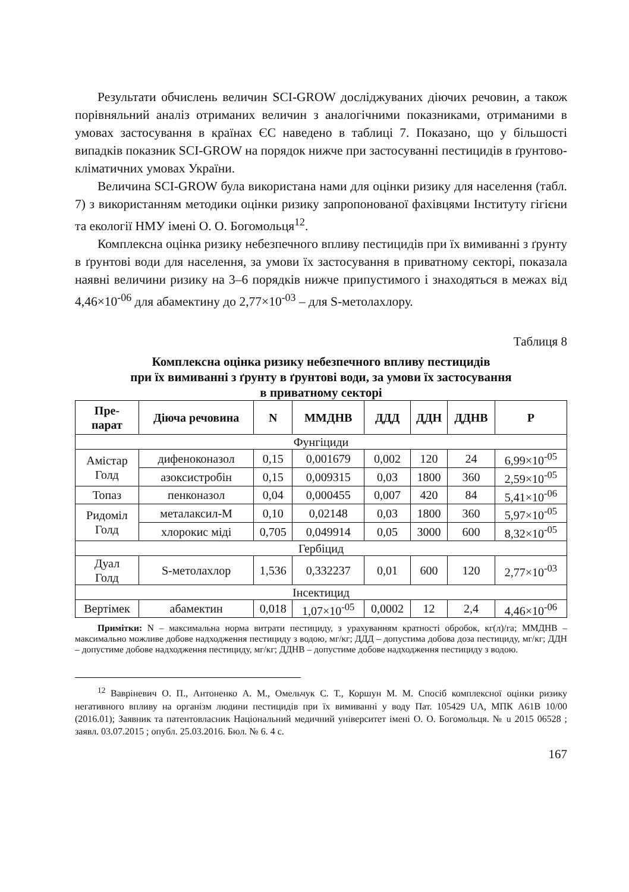Результати обчислень величин SCI-GROW досліджуваних діючих речовин, а також порівняльний аналіз отриманих величин з аналогічними показниками, отриманими в умовах застосування в країнах ЄС наведено в таблиці 7. Показано, що у більшості випадків показник SCI-GROW на порядок нижче при застосуванні пестицидів в ґрунтово-кліматичних умовах України.
Величина SCI-GROW була використана нами для оцінки ризику для населення (табл. 7) з використанням методики оцінки ризику запропонованої фахівцями Інституту гігієни та екології НМУ імені О. О. Богомольця<sup>12</sup>.
Комплексна оцінка ризику небезпечного впливу пестицидів при їх вимиванні з ґрунту в ґрунтові води для населення, за умови їх застосування в приватному секторі, показала наявні величини ризику на 3–6 порядків нижче припустимого і знаходяться в межах від 4,46×10<sup>-06</sup> для абамектину до 2,77×10<sup>-03</sup> – для S-метолахлору.
Таблиця 8
Комплексна оцінка ризику небезпечного впливу пестицидів
при їх вимиванні з ґрунту в ґрунтові води, за умови їх застосування
в приватному секторі
| Пре- парат | Діюча речовина | N | ММДНВ | ДДД | ДДН | ДДНВ | Р |
| --- | --- | --- | --- | --- | --- | --- | --- |
| Фунгіциди | | | | | | | |
| Амістар Голд | дифеноконазол | 0,15 | 0,001679 | 0,002 | 120 | 24 | 6,99×10<sup>-05</sup> |
| | азоксистробін | 0,15 | 0,009315 | 0,03 | 1800 | 360 | 2,59×10<sup>-05</sup> |
| Топаз | пенконазол | 0,04 | 0,000455 | 0,007 | 420 | 84 | 5,41×10<sup>-06</sup> |
| Ридоміл Голд | металаксил-М | 0,10 | 0,02148 | 0,03 | 1800 | 360 | 5,97×10<sup>-05</sup> |
| | хлорокис міді | 0,705 | 0,049914 | 0,05 | 3000 | 600 | 8,32×10<sup>-05</sup> |
| Гербіцид | | | | | | | |
| Дуал Голд | S-метолахлор | 1,536 | 0,332237 | 0,01 | 600 | 120 | 2,77×10<sup>-03</sup> |
| Інсектицид | | | | | | | |
| Вертімек | абамектин | 0,018 | 1,07×10<sup>-05</sup> | 0,0002 | 12 | 2,4 | 4,46×10<sup>-06</sup> |
Примітки: N – максимальна норма витрати пестициду, з урахуванням кратності обробок, кг(л)/га; ММДНВ – максимально можливе добове надходження пестициду з водою, мг/кг; ДДД – допустима добова доза пестициду, мг/кг; ДДН – допустиме добове надходження пестициду, мг/кг; ДДНВ – допустиме добове надходження пестициду з водою.
<sup>12</sup> Вавріневич О. П., Антоненко А. М., Омельчук С. Т., Коршун М. М. Спосіб комплексної оцінки ризику негативного впливу на організм людини пестицидів при їх вимиванні у воду Пат. 105429 UA, МПК A61B 10/00 (2016.01); Заявник та патентовласник Національний медичний університет імені О. О. Богомольця. № u 2015 06528 ; заявл. 03.07.2015 ; опубл. 25.03.2016. Бюл. № 6. 4 с.
167